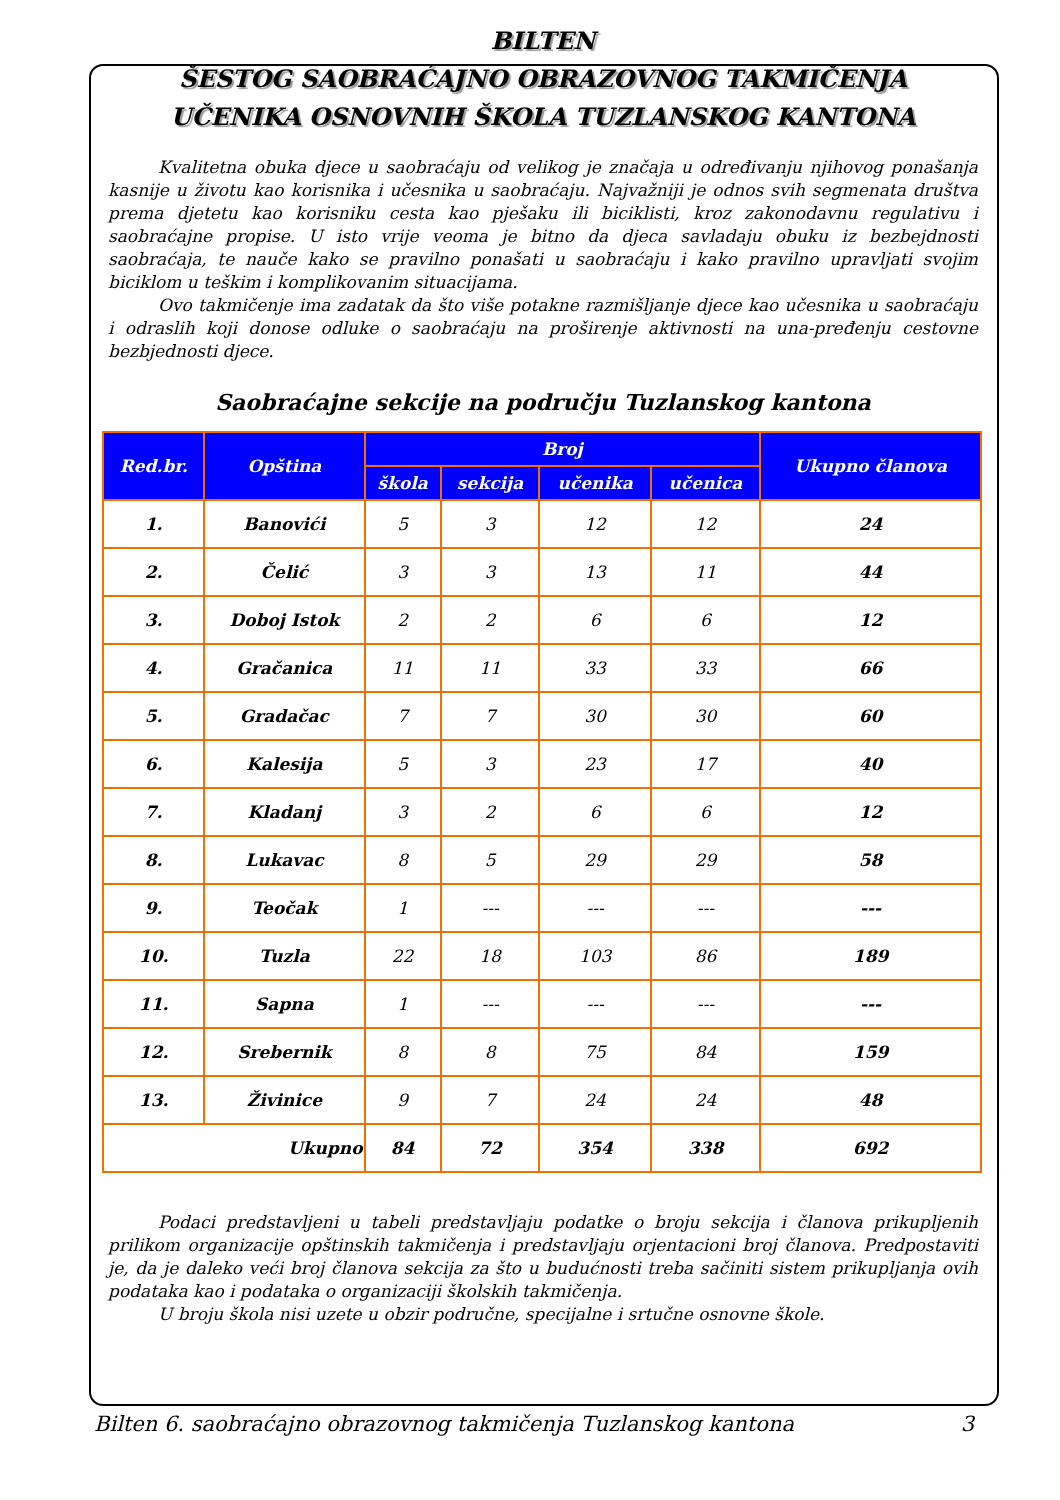BILTEN
ŠESTOG SAOBRAĆAJNO OBRAZOVNOG TAKMIČENJA
UČENIKA OSNOVNIH ŠKOLA TUZLANSKOG KANTONA
Kvalitetna obuka djece u saobraćaju od velikog je značaja u određivanju njihovog ponašanja kasnije u životu kao korisnika i učesnika u saobraćaju. Najvažniji je odnos svih segmenata društva prema djetetu kao korisniku cesta kao pješaku ili biciklisti, kroz zakonodavnu regulativu i saobraćajne propise. U isto vrije veoma je bitno da djeca savladaju obuku iz bezbejdnosti saobraćaja, te nauče kako se pravilno ponašati u saobraćaju i kako pravilno upravljati svojim biciklom u teškim i komplikovanim situacijama.
Ovo takmičenje ima zadatak da što više potakne razmišljanje djece kao učesnika u saobraćaju i odraslih koji donose odluke o saobraćaju na proširenje aktivnosti na una-pređenju cestovne bezbjednosti djece.
Saobraćajne sekcije na području Tuzlanskog kantona
| Red.br. | Opština | Broj | | | | Ukupno članova |
| --- | --- | --- | --- | --- | --- | --- |
| | | škola | sekcija | učenika | učenica | |
| 1. | Banovići | 5 | 3 | 12 | 12 | 24 |
| 2. | Čelić | 3 | 3 | 13 | 11 | 44 |
| 3. | Doboj Istok | 2 | 2 | 6 | 6 | 12 |
| 4. | Gračanica | 11 | 11 | 33 | 33 | 66 |
| 5. | Gradačac | 7 | 7 | 30 | 30 | 60 |
| 6. | Kalesija | 5 | 3 | 23 | 17 | 40 |
| 7. | Kladanj | 3 | 2 | 6 | 6 | 12 |
| 8. | Lukavac | 8 | 5 | 29 | 29 | 58 |
| 9. | Teočak | 1 | --- | --- | --- | --- |
| 10. | Tuzla | 22 | 18 | 103 | 86 | 189 |
| 11. | Sapna | 1 | --- | --- | --- | --- |
| 12. | Srebernik | 8 | 8 | 75 | 84 | 159 |
| 13. | Živinice | 9 | 7 | 24 | 24 | 48 |
| Ukupno | | 84 | 72 | 354 | 338 | 692 |
Podaci predstavljeni u tabeli predstavljaju podatke o broju sekcija i članova prikupljenih prilikom organizacije opštinskih takmičenja i predstavljaju orjentacioni broj članova. Predpostaviti je, da je daleko veći broj članova sekcija za što u budućnosti treba sačiniti sistem prikupljanja ovih podataka kao i podataka o organizaciji školskih takmičenja.
U broju škola nisi uzete u obzir područne, specijalne i srtučne osnovne škole.
Bilten 6. saobraćajno obrazovnog takmičenja Tuzlanskog kantona 3